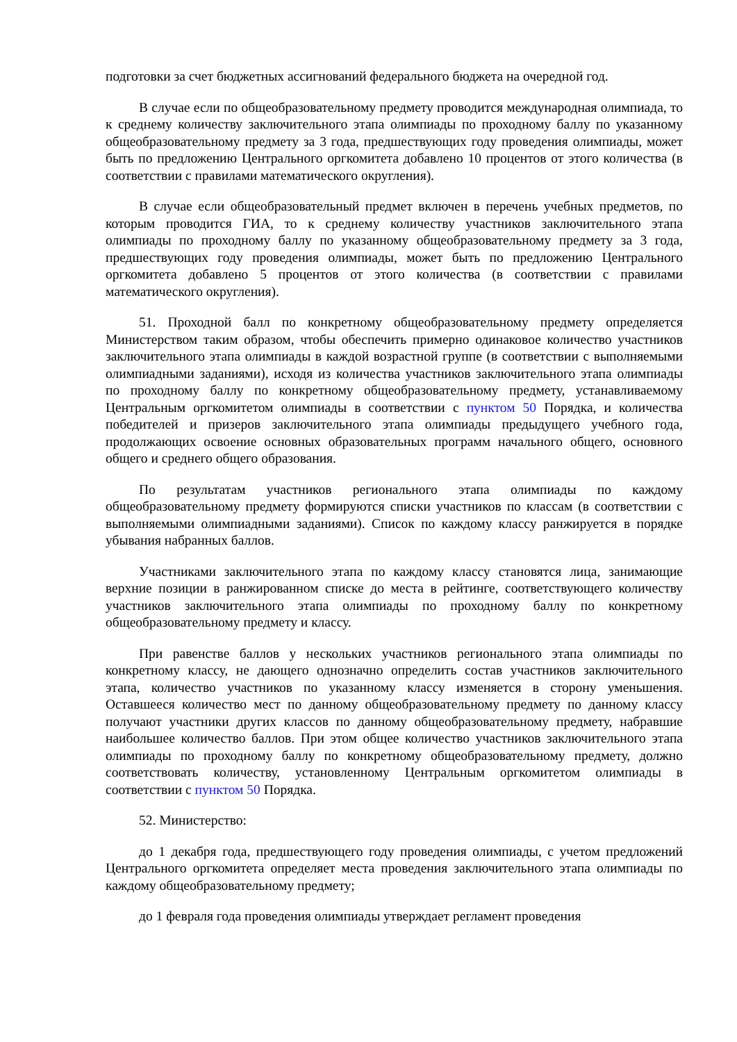подготовки за счет бюджетных ассигнований федерального бюджета на очередной год.
В случае если по общеобразовательному предмету проводится международная олимпиада, то к среднему количеству заключительного этапа олимпиады по проходному баллу по указанному общеобразовательному предмету за 3 года, предшествующих году проведения олимпиады, может быть по предложению Центрального оргкомитета добавлено 10 процентов от этого количества (в соответствии с правилами математического округления).
В случае если общеобразовательный предмет включен в перечень учебных предметов, по которым проводится ГИА, то к среднему количеству участников заключительного этапа олимпиады по проходному баллу по указанному общеобразовательному предмету за 3 года, предшествующих году проведения олимпиады, может быть по предложению Центрального оргкомитета добавлено 5 процентов от этого количества (в соответствии с правилами математического округления).
51. Проходной балл по конкретному общеобразовательному предмету определяется Министерством таким образом, чтобы обеспечить примерно одинаковое количество участников заключительного этапа олимпиады в каждой возрастной группе (в соответствии с выполняемыми олимпиадными заданиями), исходя из количества участников заключительного этапа олимпиады по проходному баллу по конкретному общеобразовательному предмету, устанавливаемому Центральным оргкомитетом олимпиады в соответствии с пунктом 50 Порядка, и количества победителей и призеров заключительного этапа олимпиады предыдущего учебного года, продолжающих освоение основных образовательных программ начального общего, основного общего и среднего общего образования.
По результатам участников регионального этапа олимпиады по каждому общеобразовательному предмету формируются списки участников по классам (в соответствии с выполняемыми олимпиадными заданиями). Список по каждому классу ранжируется в порядке убывания набранных баллов.
Участниками заключительного этапа по каждому классу становятся лица, занимающие верхние позиции в ранжированном списке до места в рейтинге, соответствующего количеству участников заключительного этапа олимпиады по проходному баллу по конкретному общеобразовательному предмету и классу.
При равенстве баллов у нескольких участников регионального этапа олимпиады по конкретному классу, не дающего однозначно определить состав участников заключительного этапа, количество участников по указанному классу изменяется в сторону уменьшения. Оставшееся количество мест по данному общеобразовательному предмету по данному классу получают участники других классов по данному общеобразовательному предмету, набравшие наибольшее количество баллов. При этом общее количество участников заключительного этапа олимпиады по проходному баллу по конкретному общеобразовательному предмету, должно соответствовать количеству, установленному Центральным оргкомитетом олимпиады в соответствии с пунктом 50 Порядка.
52. Министерство:
до 1 декабря года, предшествующего году проведения олимпиады, с учетом предложений Центрального оргкомитета определяет места проведения заключительного этапа олимпиады по каждому общеобразовательному предмету;
до 1 февраля года проведения олимпиады утверждает регламент проведения